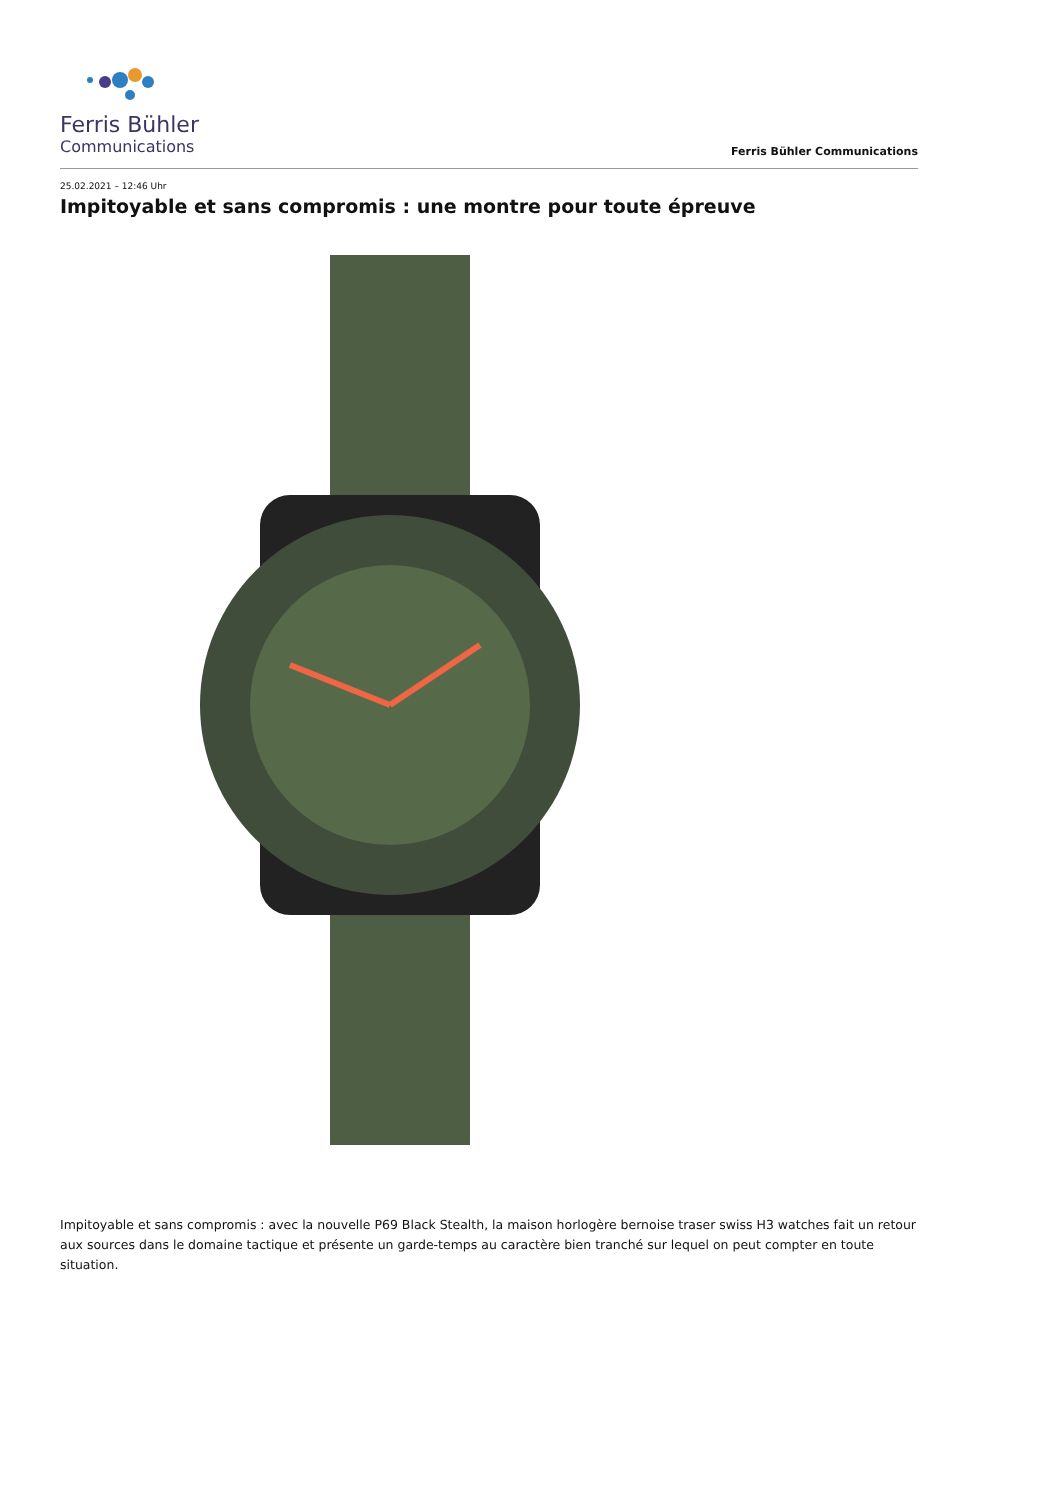Ferris Bühler
Communications
Ferris Bühler Communications
25.02.2021 – 12:46 Uhr
Impitoyable et sans compromis : une montre pour toute épreuve
Impitoyable et sans compromis : avec la nouvelle P69 Black Stealth, la maison horlogère bernoise traser swiss H3 watches fait un retour aux sources dans le domaine tactique et présente un garde-temps au caractère bien tranché sur lequel on peut compter en toute situation.